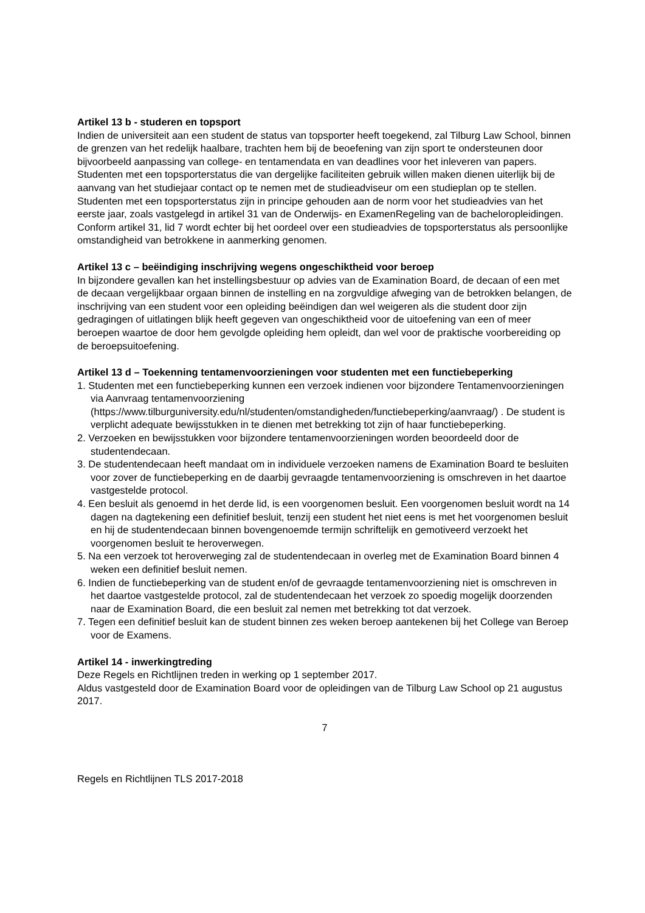Artikel 13 b - studeren en topsport
Indien de universiteit aan een student de status van topsporter heeft toegekend, zal Tilburg Law School, binnen de grenzen van het redelijk haalbare, trachten hem bij de beoefening van zijn sport te ondersteunen door bijvoorbeeld aanpassing van college- en tentamendata en van deadlines voor het inleveren van papers.
Studenten met een topsporterstatus die van dergelijke faciliteiten gebruik willen maken dienen uiterlijk bij de aanvang van het studiejaar contact op te nemen met de studieadviseur om een studieplan op te stellen. Studenten met een topsporterstatus zijn in principe gehouden aan de norm voor het studieadvies van het eerste jaar, zoals vastgelegd in artikel 31 van de Onderwijs- en ExamenRegeling van de bacheloropleidingen. Conform artikel 31, lid 7 wordt echter bij het oordeel over een studieadvies de topsporterstatus als persoonlijke omstandigheid van betrokkene in aanmerking genomen.
Artikel 13 c – beëindiging inschrijving wegens ongeschiktheid voor beroep
In bijzondere gevallen kan het instellingsbestuur op advies van de Examination Board, de decaan of een met de decaan vergelijkbaar orgaan binnen de instelling en na zorgvuldige afweging van de betrokken belangen, de inschrijving van een student voor een opleiding beëindigen dan wel weigeren als die student door zijn gedragingen of uitlatingen blijk heeft gegeven van ongeschiktheid voor de uitoefening van een of meer beroepen waartoe de door hem gevolgde opleiding hem opleidt, dan wel voor de praktische voorbereiding op de beroepsuitoefening.
Artikel 13 d – Toekenning tentamenvoorzieningen voor studenten met een functiebeperking
1. Studenten met een functiebeperking kunnen een verzoek indienen voor bijzondere Tentamenvoorzieningen via Aanvraag tentamenvoorziening (https://www.tilburguniversity.edu/nl/studenten/omstandigheden/functiebeperking/aanvraag/) . De student is verplicht adequate bewijsstukken in te dienen met betrekking tot zijn of haar functiebeperking.
2. Verzoeken en bewijsstukken voor bijzondere tentamenvoorzieningen worden beoordeeld door de studentendecaan.
3. De studentendecaan heeft mandaat om in individuele verzoeken namens de Examination Board te besluiten voor zover de functiebeperking en de daarbij gevraagde tentamenvoorziening is omschreven in het daartoe vastgestelde protocol.
4. Een besluit als genoemd in het derde lid, is een voorgenomen besluit. Een voorgenomen besluit wordt na 14 dagen na dagtekening een definitief besluit, tenzij een student het niet eens is met het voorgenomen besluit en hij de studentendecaan binnen bovengenoemde termijn schriftelijk en gemotiveerd verzoekt het voorgenomen besluit te heroverwegen.
5. Na een verzoek tot heroverweging zal de studentendecaan in overleg met de Examination Board binnen 4 weken een definitief besluit nemen.
6. Indien de functiebeperking van de student en/of de gevraagde tentamenvoorziening niet is omschreven in het daartoe vastgestelde protocol, zal de studentendecaan het verzoek zo spoedig mogelijk doorzenden naar de Examination Board, die een besluit zal nemen met betrekking tot dat verzoek.
7. Tegen een definitief besluit kan de student binnen zes weken beroep aantekenen bij het College van Beroep voor de Examens.
Artikel 14 - inwerkingtreding
Deze Regels en Richtlijnen treden in werking op 1 september 2017.
Aldus vastgesteld door de Examination Board voor de opleidingen van de Tilburg Law School op 21 augustus 2017.
7
Regels en Richtlijnen TLS 2017-2018